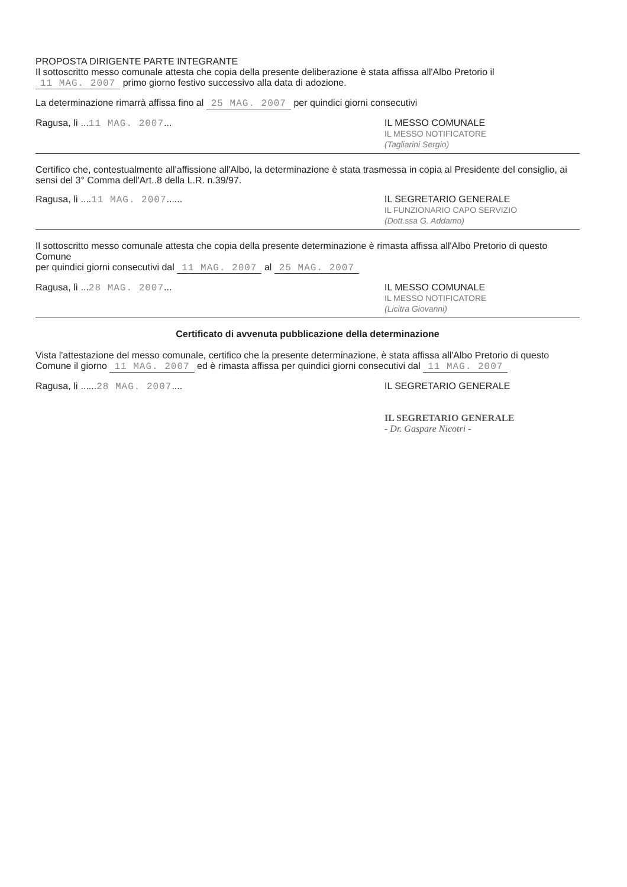PROPOSTA DIRIGENTE PARTE INTEGRANTE
Il sottoscritto messo comunale attesta che copia della presente deliberazione è stata affissa all'Albo Pretorio il 11 MAG. 2007 primo giorno festivo successivo alla data di adozione.
La determinazione rimarrà affissa fino al 25 MAG. 2007 per quindici giorni consecutivi
Ragusa, lì ...11 MAG. 2007... IL MESSO COMUNALE
IL MESSO NOTIFICATORE
(Tagliarini Sergio)
Certifico che, contestualmente all'affissione all'Albo, la determinazione è stata trasmessa in copia al Presidente del consiglio, ai sensi del 3° Comma dell'Art..8 della L.R. n.39/97.
Ragusa, lì ....11 MAG. 2007......
IL SEGRETARIO GENERALE
IL FUNZIONARIO CAPO SERVIZIO
(Dott.ssa G. Addamo)
Il sottoscritto messo comunale attesta che copia della presente determinazione è rimasta affissa all'Albo Pretorio di questo Comune
per quindici giorni consecutivi dal 11 MAG. 2007 al 25 MAG. 2007
Ragusa, lì ...28 MAG. 2007... IL MESSO COMUNALE
IL MESSO NOTIFICATORE
(Licitra Giovanni)
Certificato di avvenuta pubblicazione della determinazione
Vista l'attestazione del messo comunale, certifico che la presente determinazione, è stata affissa all'Albo Pretorio di questo Comune il giorno 11 MAG. 2007 ed è rimasta affissa per quindici giorni consecutivi dal 11 MAG. 2007
Ragusa, lì ......28 MAG. 2007....
IL SEGRETARIO GENERALE
IL SEGRETARIO GENERALE
- Dr. Gaspare Nicotri -